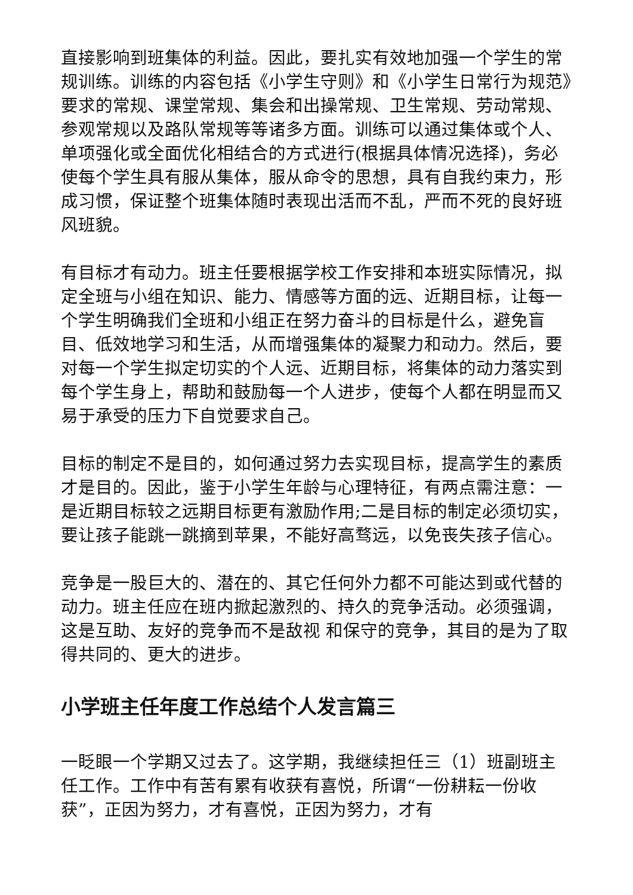直接影响到班集体的利益。因此，要扎实有效地加强一个学生的常规训练。训练的内容包括《小学生守则》和《小学生日常行为规范》要求的常规、课堂常规、集会和出操常规、卫生常规、劳动常规、参观常规以及路队常规等等诸多方面。训练可以通过集体或个人、单项强化或全面优化相结合的方式进行(根据具体情况选择)，务必使每个学生具有服从集体，服从命令的思想，具有自我约束力，形成习惯，保证整个班集体随时表现出活而不乱，严而不死的良好班风班貌。
有目标才有动力。班主任要根据学校工作安排和本班实际情况，拟定全班与小组在知识、能力、情感等方面的远、近期目标，让每一个学生明确我们全班和小组正在努力奋斗的目标是什么，避免盲目、低效地学习和生活，从而增强集体的凝聚力和动力。然后，要对每一个学生拟定切实的个人远、近期目标，将集体的动力落实到每个学生身上，帮助和鼓励每一个人进步，使每个人都在明显而又易于承受的压力下自觉要求自己。
目标的制定不是目的，如何通过努力去实现目标，提高学生的素质才是目的。因此，鉴于小学生年龄与心理特征，有两点需注意：一是近期目标较之远期目标更有激励作用;二是目标的制定必须切实，要让孩子能跳一跳摘到苹果，不能好高骛远，以免丧失孩子信心。
竞争是一股巨大的、潜在的、其它任何外力都不可能达到或代替的动力。班主任应在班内掀起激烈的、持久的竞争活动。必须强调，这是互助、友好的竞争而不是敌视 和保守的竞争，其目的是为了取得共同的、更大的进步。
小学班主任年度工作总结个人发言篇三
一眨眼一个学期又过去了。这学期，我继续担任三（1）班副班主任工作。工作中有苦有累有收获有喜悦，所谓“一份耕耘一份收获”，正因为努力，才有喜悦，正因为努力，才有